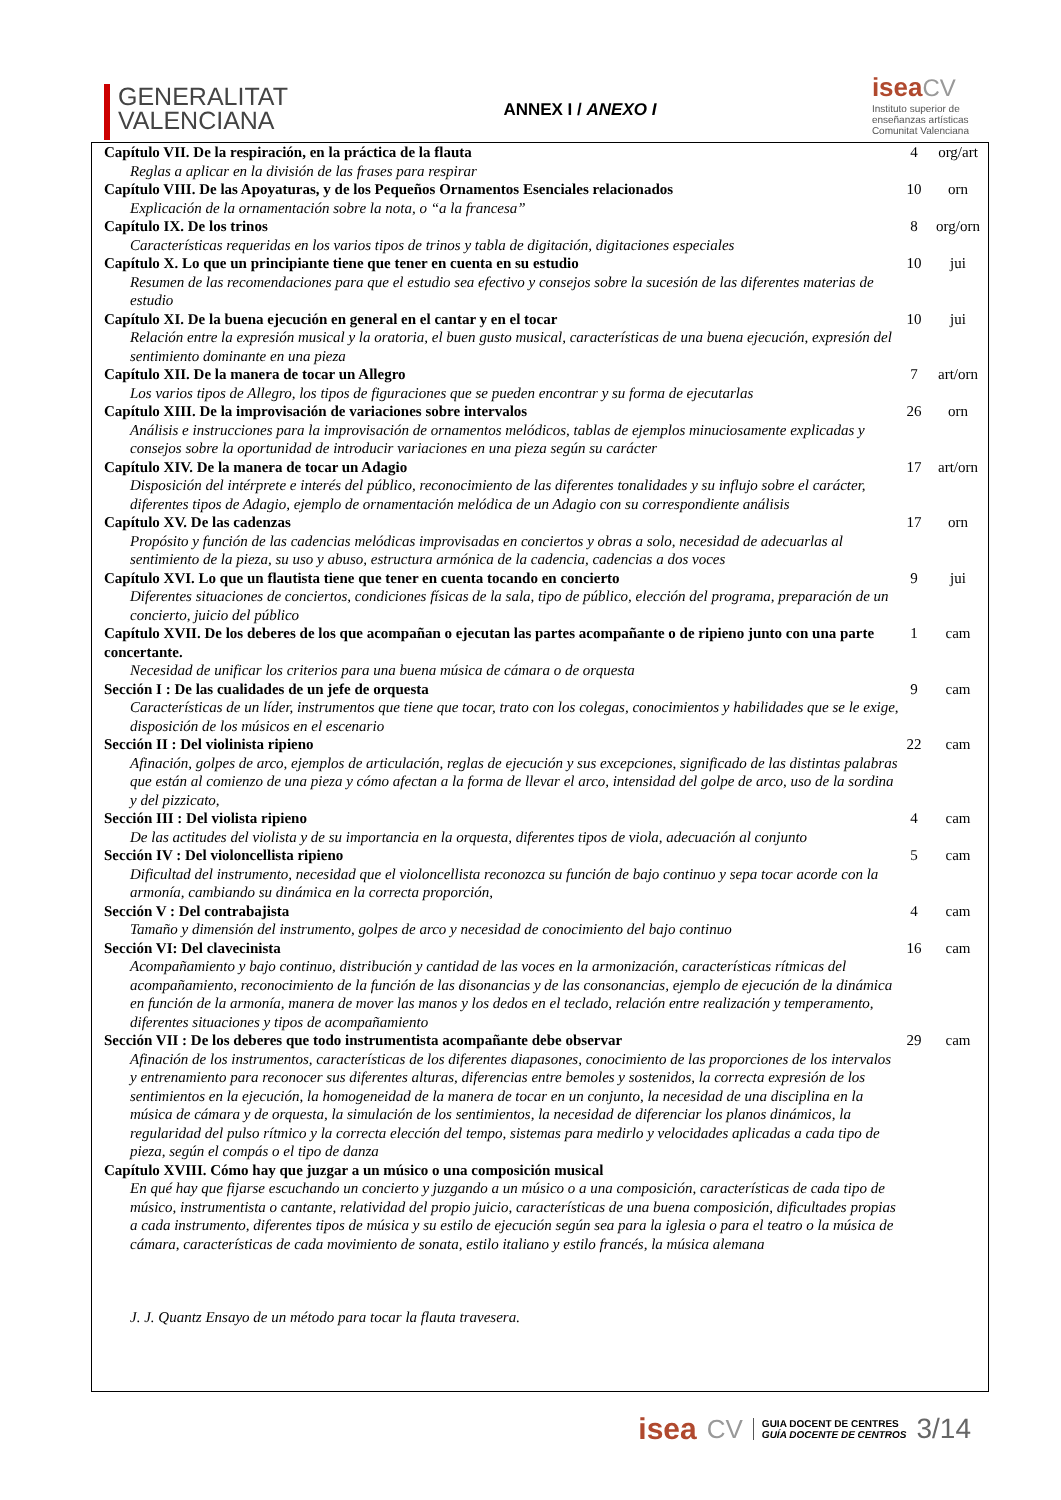GENERALITAT
VALENCIANA
ANNEX I / ANEXO I
isea CV
Instituto superior de
enseñanzas artísticas
Comunitat Valenciana
| Capítulo VII. De la respiración, en la práctica de la flauta | 4 | org/art |
| Reglas a aplicar en la división de las frases para respirar | | |
| Capítulo VIII. De las Apoyaturas, y de los Pequeños Ornamentos Esenciales relacionados | 10 | orn |
| Explicación de la ornamentación sobre la nota, o “a la francesa” | | |
| Capítulo IX. De los trinos | 8 | org/orn |
| Características requeridas en los varios tipos de trinos y tabla de digitación, digitaciones especiales | | |
| Capítulo X. Lo que un principiante tiene que tener en cuenta en su estudio | 10 | jui |
| Resumen de las recomendaciones para que el estudio sea efectivo y consejos sobre la sucesión de las diferentes materias de estudio | | |
| Capítulo XI. De la buena ejecución en general en el cantar y en el tocar | 10 | jui |
| Relación entre la expresión musical y la oratoria, el buen gusto musical, características de una buena ejecución, expresión del sentimiento dominante en una pieza | | |
| Capítulo XII. De la manera de tocar un Allegro | 7 | art/orn |
| Los varios tipos de Allegro, los tipos de figuraciones que se pueden encontrar y su forma de ejecutarlas | | |
| Capítulo XIII. De la improvisación de variaciones sobre intervalos | 26 | orn |
| Análisis e instrucciones para la improvisación de ornamentos melódicos, tablas de ejemplos minuciosamente explicadas y consejos sobre la oportunidad de introducir variaciones en una pieza según su carácter | | |
| Capítulo XIV. De la manera de tocar un Adagio | 17 | art/orn |
| Disposición del intérprete e interés del público, reconocimiento de las diferentes tonalidades y su influjo sobre el carácter, diferentes tipos de Adagio, ejemplo de ornamentación melódica de un Adagio con su correspondiente análisis | | |
| Capítulo XV. De las cadenzas | 17 | orn |
| Propósito y función de las cadencias melódicas improvisadas en conciertos y obras a solo, necesidad de adecuarlas al sentimiento de la pieza, su uso y abuso, estructura armónica de la cadencia, cadencias a dos voces | | |
| Capítulo XVI. Lo que un flautista tiene que tener en cuenta tocando en concierto | 9 | jui |
| Diferentes situaciones de conciertos, condiciones físicas de la sala, tipo de público, elección del programa, preparación de un concierto, juicio del público | | |
| Capítulo XVII. De los deberes de los que acompañan o ejecutan las partes acompañante o de ripieno junto con una parte concertante. | 1 | cam |
| Necesidad de unificar los criterios para una buena música de cámara o de orquesta | | |
| Sección I : De las cualidades de un jefe de orquesta | 9 | cam |
| Características de un líder, instrumentos que tiene que tocar, trato con los colegas, conocimientos y habilidades que se le exige, disposición de los músicos en el escenario | | |
| Sección II : Del violinista ripieno | 22 | cam |
| Afinación, golpes de arco, ejemplos de articulación, reglas de ejecución y sus excepciones, significado de las distintas palabras que están al comienzo de una pieza y cómo afectan a la forma de llevar el arco, intensidad del golpe de arco, uso de la sordina y del pizzicato, | | |
| Sección III : Del violista ripieno | 4 | cam |
| De las actitudes del violista y de su importancia en la orquesta, diferentes tipos de viola, adecuación al conjunto | | |
| Sección IV : Del violoncellista ripieno | 5 | cam |
| Dificultad del instrumento, necesidad que el violoncellista reconozca su función de bajo continuo y sepa tocar acorde con la armonía, cambiando su dinámica en la correcta proporción, | | |
| Sección V : Del contrabajista | 4 | cam |
| Tamaño y dimensión del instrumento, golpes de arco y necesidad de conocimiento del bajo continuo | | |
| Sección VI: Del clavecinista | 16 | cam |
| Acompañamiento y bajo continuo, distribución y cantidad de las voces en la armonización, características rítmicas del acompañamiento, reconocimiento de la función de las disonancias y de las consonancias, ejemplo de ejecución de la dinámica en función de la armonía, manera de mover las manos y los dedos en el teclado, relación entre realización y temperamento, diferentes situaciones y tipos de acompañamiento | | |
| Sección VII : De los deberes que todo instrumentista acompañante debe observar | 29 | cam |
| Afinación de los instrumentos, características de los diferentes diapasones, conocimiento de las proporciones de los intervalos y entrenamiento para reconocer sus diferentes alturas, diferencias entre bemoles y sostenidos, la correcta expresión de los sentimientos en la ejecución, la homogeneidad de la manera de tocar en un conjunto, la necesidad de una disciplina en la música de cámara y de orquesta, la simulación de los sentimientos, la necesidad de diferenciar los planos dinámicos, la regularidad del pulso rítmico y la correcta elección del tempo, sistemas para medirlo y velocidades aplicadas a cada tipo de pieza, según el compás o el tipo de danza | | |
| Capítulo XVIII. Cómo hay que juzgar a un músico o una composición musical | | |
| En qué hay que fijarse escuchando un concierto y juzgando a un músico o a una composición, características de cada tipo de músico, instrumentista o cantante, relatividad del propio juicio, características de una buena composición, dificultades propias a cada instrumento, diferentes tipos de música y su estilo de ejecución según sea para la iglesia o para el teatro o la música de cámara, características de cada movimiento de sonata, estilo italiano y estilo francés, la música alemana | | |
| J. J. Quantz Ensayo de un método para tocar la flauta travesera. | | |
isea CV GUIA DOCENT DE CENTRES
GUÍA DOCENTE DE CENTROS 3/14